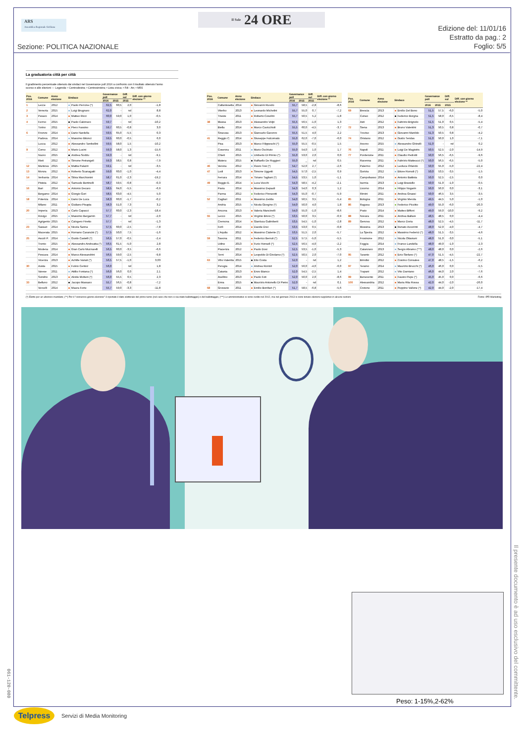ARS
Assemblea Regionale Siciliana
Il Sole 24 ORE
Sezione: POLITICA NAZIONALE
Edizione del: 11/01/16
Estratto da pag.: 2
Foglio: 5/5
La graduatoria città per città
Il gradimento percentuale ottenuto dai sindaci nel Governance poll 2016 a confronto con il risultato ottenuto l'anno scorso e alle elezioni — Legenda: • Centrodestra; • Centrosinistra; • Lista civica; • Fdi - An; • M5S
| Pos. 2016 | Comune | Anno elezione | Sindaco | | Governance poll | | Diff. sul | Diff. con giorno elezione ** |
| --- | --- | --- | --- | --- | --- | --- | --- | --- |
| | | | | | 2016 | 2015 | 2015 | |
| 1 | Lecce | 2012 | | Paolo Perrone (*) | 62,5 | 60,5 | 2,0 | -1,8 |
| 2 | Venezia | 2015 | | Luigi Brugnaro | 62,0 | - | nd | 8,8 |
| 3 | Pesaro | 2014 | | Matteo Ricci | 60,0 | 59,0 | 1,0 | -0,5 |
| 4 | Fermo | 2015 | | Paolo Calcinaro | 59,7 | - | nd | -10,2 |
| | Torino | 2011 | | Piero Fassino | 59,7 | 60,5 | -0,8 | 3,0 |
| 6 | Firenze | 2014 | | Dario Nardella | 59,5 | 65,0 | -5,5 | 0,3 |
| | Padova | 2014 | | Massimo Bitonci | 59,5 | 60,0 | -0,5 | 6,0 |
| | Lucca | 2012 | | Alessandro Tambellini | 59,5 | 58,0 | 1,5 | -10,2 |
| 9 | Como | 2012 | | Mario Lucini | 59,3 | 58,0 | 1,3 | -15,6 |
| | Nuoro | 2015 | | Andrea Soddu | 59,3 | - | nd | -9,1 |
| | Rieti | 2012 | | Simone Petrangeli | 59,3 | 58,5 | 0,8 | -7,9 |
| 12 | Mantova | 2015 | | Mattia Palazzi | 59,1 | - | nd | -3,5 |
| 13 | Monza | 2012 | | Roberto Scanagatti | 59,0 | 60,0 | -1,0 | -4,4 |
| 14 | Verbania | 2014 | | Silvia Marchionini | 58,7 | 61,0 | -2,3 | -19,2 |
| | Pistoia | 2012 | | Samuele Bertinelli | 58,7 | 59,5 | -0,8 | -0,3 |
| 16 | Bari | 2014 | | Antonio Decaro | 58,5 | 64,0 | -5,5 | -6,9 |
| | Bergamo | 2014 | | Giorgio Gori | 58,5 | 63,0 | -4,5 | 5,0 |
| 18 | Potenza | 2014 | | Dario De Luca | 58,3 | 60,0 | -1,7 | -0,2 |
| | Milano | 2011 | | Giuliano Pisapia | 58,3 | 51,0 | 7,3 | 3,2 |
| 20 | Imperia | 2013 | | Carlo Capacci | 57,7 | 60,0 | -2,3 | -18,4 |
| | Rovigo | 2015 | | Massimo Bergamin | 57,7 | - | nd | -2,0 |
| | Agrigento | 2015 | | Calogero Firetto | 57,7 | - | nd | -1,3 |
| 23 | Sassari | 2014 | | Nicola Sanna | 57,5 | 60,0 | -2,5 | -7,8 |
| | Macerata | 2015 | | Romano Carancini (*) | 57,5 | 50,0 | 7,5 | -1,6 |
| 25 | Ascoli P. | 2014 | | Guido Castelli (*) | 56,5 | 57,0 | -0,5 | -2,4 |
| | Trento | 2015 | | Alessandro Andreatta (*) | 56,5 | 61,5 | -5,0 | 2,8 |
| | Modena | 2014 | | Gian Carlo Muzzarelli | 56,5 | 60,0 | -3,5 | -6,6 |
| | Pescara | 2014 | | Marco Alessandrini | 56,5 | 59,0 | -2,5 | -9,8 |
| | Vicenza | 2013 | | Achille Variati (*) | 56,5 | 57,5 | -1,0 | 3,03 |
| 30 | Aosta | 2015 | | Fulvio Centoz | 56,0 | | nd | 1,8 |
| | Varese | 2011 | | Attilio Fontana (*) | 56,0 | 56,0 | 0,0 | 2,1 |
| | Sondrio | 2013 | | Alcide Molteni (*) | 56,0 | 55,5 | 0,5 | 2,3 |
| 33 | Belluno | 2012 | | Jacopo Massaro | 55,7 | 56,5 | -0,8 | -7,2 |
| | Vercelli | 2014 | | Maura Forte | 55,7 | 59,0 | -3,3 | -11,8 |
| Pos. 2016 | Comune | Anno elezione | Sindaco | | Governance poll | | Diff. sul | Diff. con giorno elezione ** |
| --- | --- | --- | --- | --- | --- | --- | --- | --- |
| | | | | | 2016 | 2015 | 2015 | |
| | Caltanissetta | 2014 | | Giovanni Ruvolo | 55,7 | 58,5 | -2,8 | -8,6 |
| | Viterbo | 2013 | | Leonardo Michelini | 55,7 | 55,0 | 0,7 | -7,2 |
| | Trieste | 2011 | | Roberto Cosolini | 55,7 | 50,5 | 5,2 | -1,8 |
| 38 | Massa | 2013 | | Alessandro Volpi | 55,5 | 56,5 | -1,0 | 1,3 |
| | Biella | 2014 | | Marco Cavicchioli | 55,5 | 60,0 | -4,5 | -3,7 |
| | Siracusa | 2013 | | Giancarlo Garozzo | 55,5 | 51,5 | 4,0 | 2,2 |
| 41 | Reggio C. | 2014 | | Giuseppe Falcomatà | 55,0 | 62,0 | -7,0 | -6,0 |
| | Pisa | 2013 | | Marco Filippeschi (*) | 55,0 | 55,5 | -0,5 | 1,5 |
| | Cosenza | 2011 | | Mario Occhiuto | 55,0 | 54,0 | 1,0 | 1,7 |
| | Chieti | 2015 | | Umberto Di Primio (*) | 55,0 | 53,0 | 2,0 | 0,0 |
| | Matera | 2015 | | Raffaello De Ruggieri | 55,0 | _ | nd | 0,5 |
| 46 | Verona | 2012 | | Flavio Tosi (*) | 54,7 | 52,0 | 2,7 | -2,6 |
| 47 | Lodi | 2013 | | Simone Uggetti | 54,5 | 57,0 | -2,5 | 0,9 |
| | Ferrara | 2014 | | Tiziano Tagliani (*) | 54,5 | 53,5 | 1,0 | -1,1 |
| 49 | Reggio E. | 2014 | | Luca Vecchi | 54,3 | 58,5 | -4,2 | -2,1 |
| | Pavia | 2014 | | Massimo Depaoli | 54,3 | 54,0 | 0,3 | 1,2 |
| | Parma | 2012 | | Federico Pizzarotti | 54,3 | 55,0 | -0,7 | -5,9 |
| 52 | Cagliari | 2011 | | Massimo Zedda | 54,0 | 50,5 | 3,5 | -5,4 |
| | Andria | 2015 | | Nicola Giorgino (*) | 54,0 | 50,0 | 4,0 | 1,8 |
| | Ancona | 2013 | | Valeria Mancinelli | 54,0 | 55,0 | -1,0 | -8,6 |
| 55 | Lecco | 2015 | | Virginio Brivio (*) | 53,5 | 50,0 | 3,5 | -0,9 |
| | Cremona | 2014 | | Gianluca Galimberti | 53,5 | 54,5 | -1,0 | -2,8 |
| | Forlì | 2014 | | Davide Drei | 53,5 | 53,0 | 0,5 | -0,8 |
| | L'Aquila | 2012 | | Massimo Cialente (*) | 53,5 | 51,5 | 2,0 | -5,7 |
| 59 | Savona | 2011 | | Federico Berruti (*) | 52,5 | 57,5 | -5,0 | -5,5 |
| | Udine | 2013 | | Furio Honsell (*) | 52,5 | 56,5 | -4,0 | -2,2 |
| | Piacenza | 2012 | | Paolo Dosi | 52,5 | 53,5 | -1,0 | -5,3 |
| | Terni | 2014 | | Leopoldo Di Girolamo (*) | 52,5 | 50,5 | 2,0 | -7,0 |
| 63 | Vibo Valentia | 2015 | | Elio Costa | 52,0 | - | nd | 1,2 |
| | Perugia | 2014 | | Andrea Romizi | 52,0 | 56,0 | -4,0 | -6,0 |
| | Catania | 2013 | | Enzo Bianco | 52,0 | 54,5 | -2,5 | 1,4 |
| | Avellino | 2013 | | Paolo Foti | 52,0 | 50,0 | 2,0 | -8,6 |
| | Enna | 2015 | | Maurizio Antonello Di Pietro | 52,0 | - | nd | 0,1 |
| 68 | Grosseto | 2011 | | Emilio Bonifazi (*) | 51,7 | 58,5 | -6,8 | -5,6 |
| Pos. 2016 | Comune | Anno elezione | Sindaco | | Governance poll | | Diff. sul | Diff. con giorno elezione ** |
| --- | --- | --- | --- | --- | --- | --- | --- | --- |
| | | | | | 2016 | 2015 | 2015 | |
| 69 | Brescia | 2013 | | Emilio Del Bono | 51,5 | 57,5 | -6,0 | -5,0 |
| | Cuneo | 2012 | | Federico Borgna | 51,5 | 58,0 | -6,5 | -8,4 |
| | Asti | 2012 | | Fabrizio Brignolo | 51,5 | 51,0 | 0,5 | -5,4 |
| 72 | Siena | 2013 | | Bruno Valentini | 51,3 | 50,5 | 0,8 | -0,7 |
| | Treviso | 2013 | | Giovanni Manildo | 51,3 | 50,5 | 0,8 | -4,2 |
| 74 | Oristano | 2012 | | Guido Tendas | 51,0 | 50,0 | 1,0 | -7,1 |
| | Arezzo | 2015 | | Alessandro Ghinelli | 51,0 | - | nd | 0,2 |
| 76 | Napoli | 2011 | | Luigi De Magistris | 50,5 | 52,5 | -2,0 | -14,9 |
| 77 | Pordenone | 2011 | | Claudio Pedrotti | 50,0 | 56,5 | -6,5 | -9,6 |
| | Ravenna | 2011 | | Fabrizio Matteucci (*) | 50,0 | 56,5 | -6,5 | -5,0 |
| | Palermo | 2012 | | Leoluca Orlando | 50,0 | 55,0 | -5,0 | -22,4 |
| | Gorizia | 2012 | | Ettore Romoli (*) | 50,0 | 53,5 | -3,5 | -1,5 |
| | Campobasso | 2014 | | Antonio Battista | 50,0 | 52,5 | -2,5 | 0,0 |
| | Isernia | 2013 | | Luigi Brasiello | 50,0 | 51,0 | -1,0 | -0,5 |
| | Livorno | 2014 | | Filippo Nogarin | 50,0 | 50,0 | 0,0 | -3,1 |
| | Rimini | 2011 | | Andrea Gnassi | 50,0 | 46,5 | 3,5 | -3,5 |
| 85 | Bologna | 2011 | | Virginio Merola | 49,5 | 44,5 | 5,0 | -1,0 |
| 86 | Ragusa | 2013 | | Federico Piccitto | 49,0 | 55,0 | -6,0 | -20,3 |
| | Prato | 2014 | | Matteo Biffoni | 49,0 | 59,0 | -10,0 | -9,2 |
| 88 | Novara | 2011 | | Andrea Ballarè | 48,5 | 48,5 | 0,0 | -4,4 |
| 89 | Genova | 2012 | | Marco Doria | 48,0 | 52,5 | -4,5 | -11,7 |
| | Messina | 2013 | | Renato Accorinti | 48,0 | 52,0 | -4,0 | -4,7 |
| | La Spezia | 2012 | | Massimo Federici (*) | 48,0 | 51,5 | -3,5 | -4,6 |
| | Frosinone | 2012 | | Nicola Ottaviani | 48,0 | 51,0 | -3,0 | -5,1 |
| | Foggia | 2014 | | Franco Landella | 48,0 | 49,0 | -1,0 | -2,3 |
| | Catanzaro | 2013 | | Sergio Abramo (***) | 48,0 | 48,0 | 0,0 | -2,6 |
| 95 | Taranto | 2012 | | Ezio Stefano (*) | 47,0 | 51,5 | -4,5 | -22,7 |
| | Brindisi | 2012 | | Cosimo Consales | 47,0 | 48,5 | -1,5 | -6,2 |
| 97 | Teramo | 2014 | | Maurizio Brucchi (*) | 46,0 | 46,0 | 0,0 | -5,5 |
| | Trapani | 2012 | | Vito Damiano | 46,0 | 44,0 | 2,0 | -7,6 |
| 99 | Benevento | 2011 | | Fausto Pepe (*) | 45,0 | 45,0 | 0,0 | -6,6 |
| 100 | Alessandria | 2012 | | Maria Rita Rossa | 42,0 | 44,0 | -2,0 | -26,0 |
| | Crotone | 2011 | | Peppino Vallone (*) | 42,0 | 44,0 | -2,0 | -17,4 |
(*) Eletto per un ulteriore mandato; (**) Per il "consenso giorno elezione" è riportato il dato elettorale del primo turno (nel caso che non ci sia stato ballottaggio) o del ballottaggio; (***) Le amministrative si sono svolte nel 2012, ma nel gennaio 2013 si sono tenute elezioni suppletive in alcune sezioni Fonte: IPR Marketing
Peso: 1-15%,2-62%
Il presente documento è ad uso esclusivo del committente.
061-120-080
Telpress
Servizi di Media Monitoring